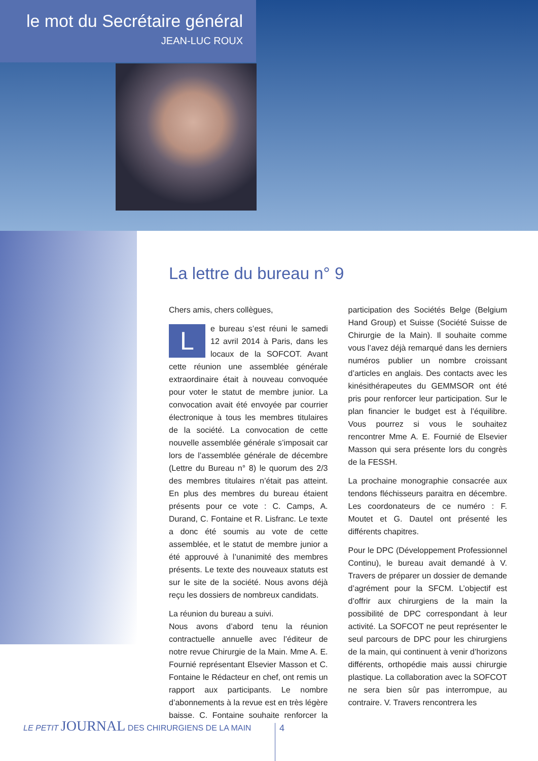le mot du Secrétaire général
JEAN-LUC ROUX
La lettre du bureau n° 9
Chers amis, chers collègues,
Le bureau s’est réuni le samedi 12 avril 2014 à Paris, dans les locaux de la SOFCOT. Avant cette réunion une assemblée générale extraordinaire était à nouveau convoquée pour voter le statut de membre junior. La convocation avait été envoyée par courrier électronique à tous les membres titulaires de la société. La convocation de cette nouvelle assemblée générale s’imposait car lors de l’assemblée générale de décembre (Lettre du Bureau n° 8) le quorum des 2/3 des membres titulaires n’était pas atteint. En plus des membres du bureau étaient présents pour ce vote : C. Camps, A. Durand, C. Fontaine et R. Lisfranc. Le texte a donc été soumis au vote de cette assemblée, et le statut de membre junior a été approuvé à l’unanimité des membres présents. Le texte des nouveaux statuts est sur le site de la société. Nous avons déjà reçu les dossiers de nombreux candidats.
La réunion du bureau a suivi.
Nous avons d’abord tenu la réunion contractuelle annuelle avec l’éditeur de notre revue Chirurgie de la Main. Mme A. E. Fournié représentant Elsevier Masson et C. Fontaine le Rédacteur en chef, ont remis un rapport aux participants. Le nombre d’abonnements à la revue est en très légère baisse. C. Fontaine souhaite renforcer la participation des Sociétés Belge (Belgium Hand Group) et Suisse (Société Suisse de Chirurgie de la Main). Il souhaite comme vous l’avez déjà remarqué dans les derniers numéros publier un nombre croissant d’articles en anglais. Des contacts avec les kinésithérapeutes du GEMMSOR ont été pris pour renforcer leur participation. Sur le plan financier le budget est à l’équilibre. Vous pourrez si vous le souhaitez rencontrer Mme A. E. Fournié de Elsevier Masson qui sera présente lors du congrès de la FESSH.
La prochaine monographie consacrée aux tendons fléchisseurs paraitra en décembre. Les coordonateurs de ce numéro : F. Moutet et G. Dautel ont présenté les différents chapitres.
Pour le DPC (Développement Professionnel Continu), le bureau avait demandé à V. Travers de préparer un dossier de demande d’agrément pour la SFCM. L’objectif est d’offrir aux chirurgiens de la main la possibilité de DPC correspondant à leur activité. La SOFCOT ne peut représenter le seul parcours de DPC pour les chirurgiens de la main, qui continuent à venir d’horizons différents, orthopédie mais aussi chirurgie plastique. La collaboration avec la SOFCOT ne sera bien sûr pas interrompue, au contraire. V. Travers rencontrera les
LE PETIT JOURNAL DES CHIRURGIENS DE LA MAIN
4